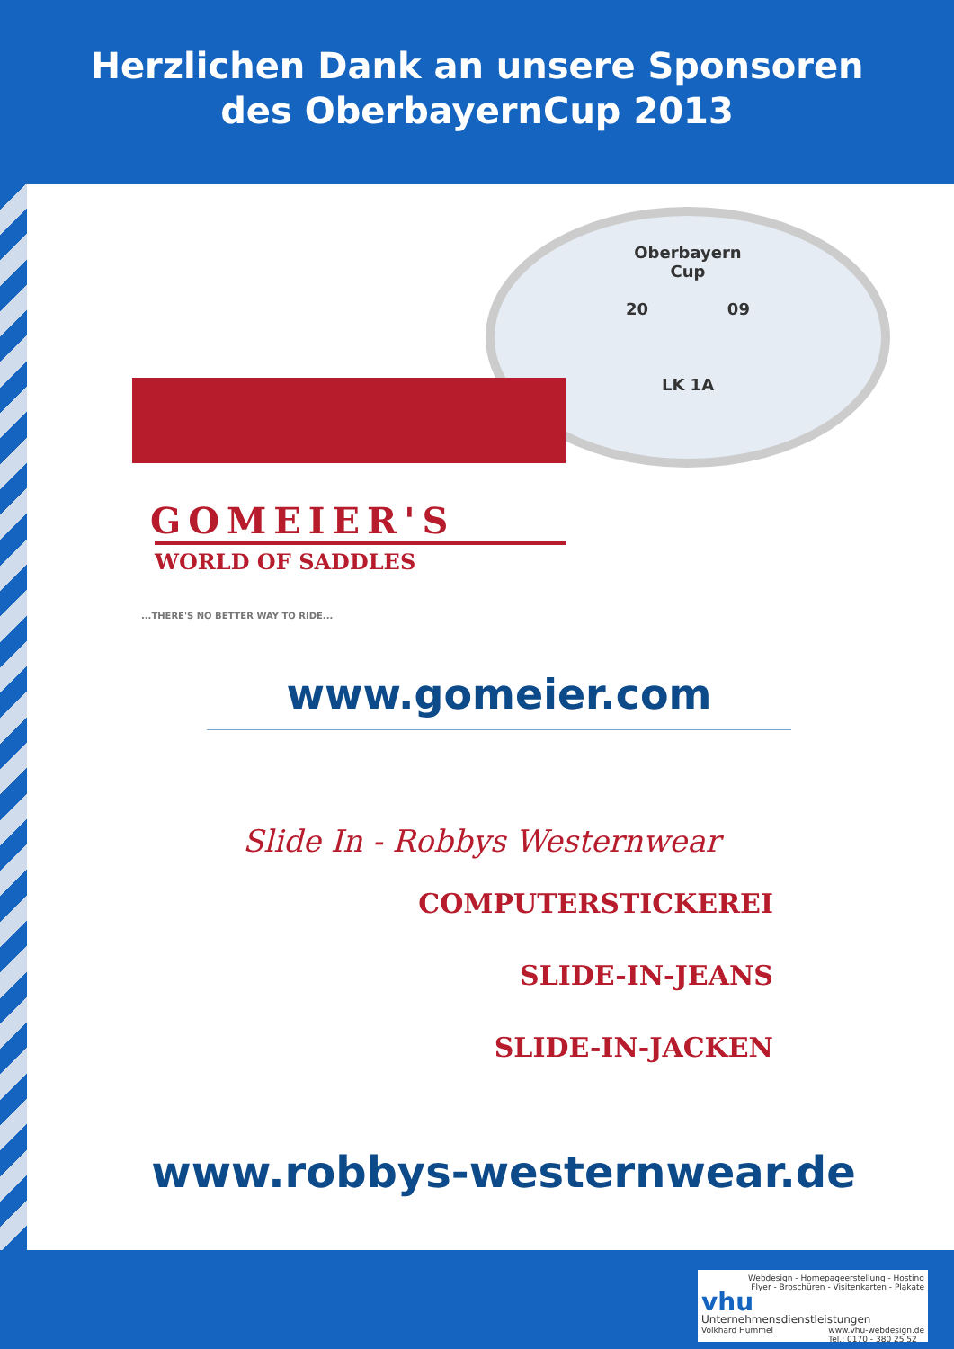Herzlichen Dank an unsere Sponsoren
des OberbayernCup 2013
Oberbayern
Cup
20 09
LK 1A
GOMEIER'S
WORLD OF SADDLES
...THERE'S NO BETTER WAY TO RIDE...
www.gomeier.com
Slide In - Robbys Westernwear
COMPUTERSTICKEREI
SLIDE-IN-JEANS
SLIDE-IN-JACKEN
www.robbys-westernwear.de
Webdesign - Homepageerstellung - Hosting
Flyer - Broschüren - Visitenkarten - Plakate
vhu
Unternehmensdienstleistungen
Volkhard Hummel www.vhu-webdesign.de
Tel.: 0170 - 380 25 52